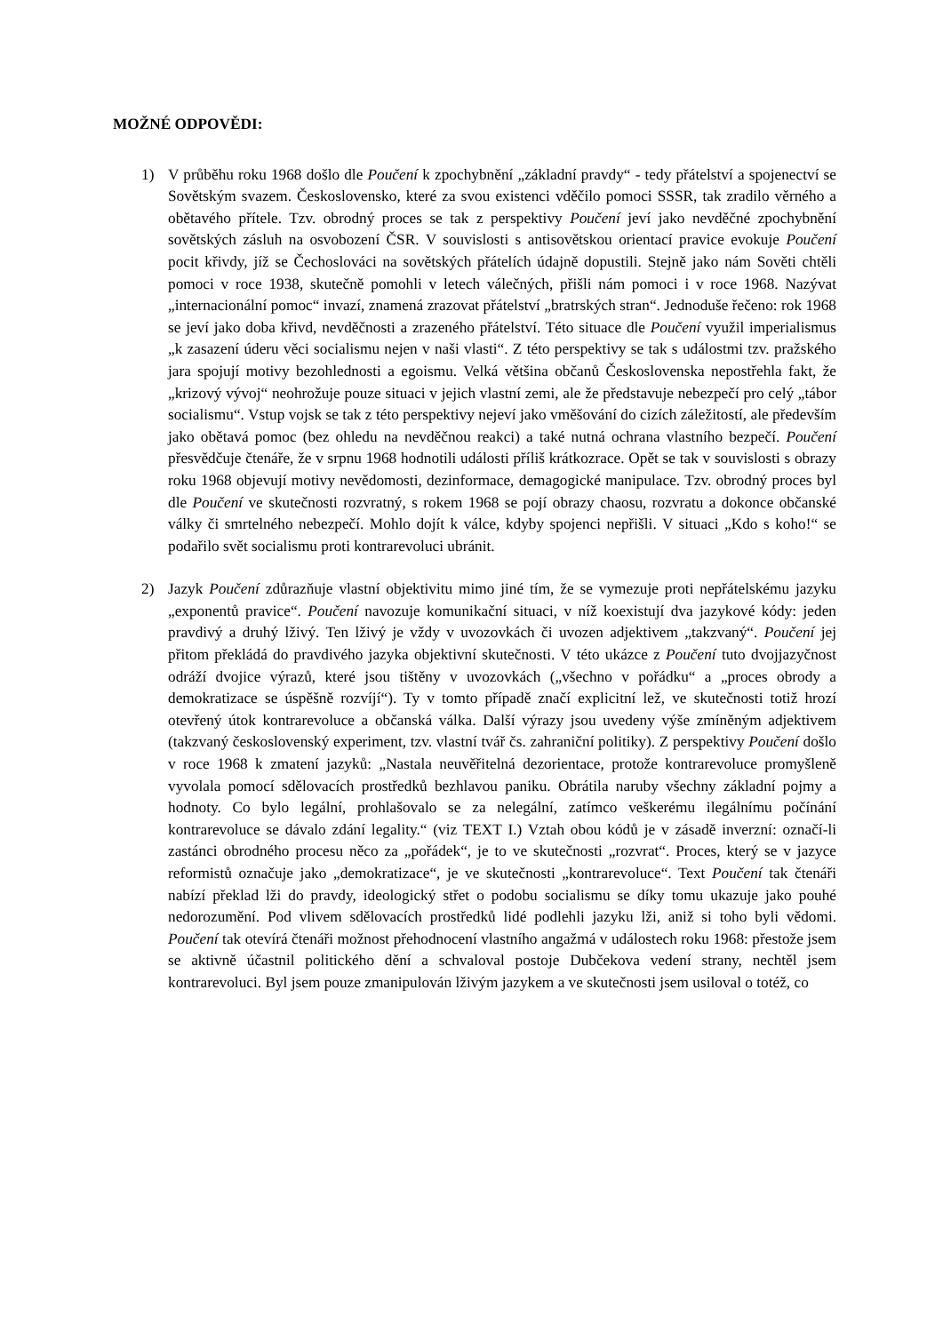MOŽNÉ ODPOVĚDI:
1) V průběhu roku 1968 došlo dle Poučení k zpochybnění „základní pravdy“ - tedy přátelství a spojenectví se Sovětským svazem. Československo, které za svou existenci vděčilo pomoci SSSR, tak zradilo věrného a obětavého přítele. Tzv. obrodný proces se tak z perspektivy Poučení jeví jako nevděčné zpochybnění sovětských zásluh na osvobození ČSR. V souvislosti s antisovětskou orientací pravice evokuje Poučení pocit křivdy, jíž se Čechoslováci na sovětských přátelích údajně dopustili. Stejně jako nám Sověti chtěli pomoci v roce 1938, skutečně pomohli v letech válečných, přišli nám pomoci i v roce 1968. Nazývat „internacionální pomoc“ invazí, znamená zrazovat přátelství „bratrských stran“. Jednoduše řečeno: rok 1968 se jeví jako doba křivd, nevděčnosti a zrazeného přátelství. Této situace dle Poučení využil imperialismus „k zasazení úderu věci socialismu nejen v naši vlasti“. Z této perspektivy se tak s událostmi tzv. pražského jara spojují motivy bezohlednosti a egoismu. Velká většina občanů Československa nepostřehla fakt, že „krizový vývoj“ neohrožuje pouze situaci v jejich vlastní zemi, ale že představuje nebezpečí pro celý „tábor socialismu“. Vstup vojsk se tak z této perspektivy nejeví jako vměšování do cizích záležitostí, ale především jako obětavá pomoc (bez ohledu na nevděčnou reakci) a také nutná ochrana vlastního bezpečí. Poučení přesvědčuje čtenáře, že v srpnu 1968 hodnotili události příliš krátkozrace. Opět se tak v souvislosti s obrazy roku 1968 objevují motivy nevědomosti, dezinformace, demagogické manipulace. Tzv. obrodný proces byl dle Poučení ve skutečnosti rozvratný, s rokem 1968 se pojí obrazy chaosu, rozvratu a dokonce občanské války či smrtelného nebezpečí. Mohlo dojít k válce, kdyby spojenci nepřišli. V situaci „Kdo s koho!“ se podařilo svět socialismu proti kontrarevoluci ubránit.
2) Jazyk Poučení zdůrazňuje vlastní objektivitu mimo jiné tím, že se vymezuje proti nepřátelskému jazyku „exponentů pravice“. Poučení navozuje komunikační situaci, v níž koexistují dva jazykové kódy: jeden pravdivý a druhý lživý. Ten lživý je vždy v uvozovkách či uvozen adjektivem „takzvaný“. Poučení jej přitom překládá do pravdivého jazyka objektivní skutečnosti. V této ukázce z Poučení tuto dvojjazyčnost odráží dvojice výrazů, které jsou tištěny v uvozovkách („všechno v pořádku“ a „proces obrody a demokratizace se úspěšně rozvíjí“). Ty v tomto případě značí explicitní lež, ve skutečnosti totiž hrozí otevřený útok kontrarevoluce a občanská válka. Další výrazy jsou uvedeny výše zmíněným adjektivem (takzvaný československý experiment, tzv. vlastní tvář čs. zahraniční politiky). Z perspektivy Poučení došlo v roce 1968 k zmatení jazyků: „Nastala neuvěřitelná dezorientace, protože kontrarevoluce promyšleně vyvolala pomocí sdělovacích prostředků bezhlavou paniku. Obrátila naruby všechny základní pojmy a hodnoty. Co bylo legální, prohlašovalo se za nelegální, zatímco veškerému ilegálnímu počínání kontrarevoluce se dávalo zdání legality.“ (viz TEXT I.) Vztah obou kódů je v zásadě inverzní: označí-li zastánci obrodného procesu něco za „pořádek“, je to ve skutečnosti „rozvrat“. Proces, který se v jazyce reformistů označuje jako „demokratizace“, je ve skutečnosti „kontrarevoluce“. Text Poučení tak čtenáři nabízí překlad lži do pravdy, ideologický střet o podobu socialismu se díky tomu ukazuje jako pouhé nedorozumění. Pod vlivem sdělovacích prostředků lidé podlehli jazyku lži, aniž si toho byli vědomi. Poučení tak otevírá čtenáři možnost přehodnocení vlastního angažmá v událostech roku 1968: přestože jsem se aktivně účastnil politického dění a schvaloval postoje Dubčekova vedení strany, nechtěl jsem kontrarevoluci. Byl jsem pouze zmanipulován lživým jazykem a ve skutečnosti jsem usiloval o totéž, co